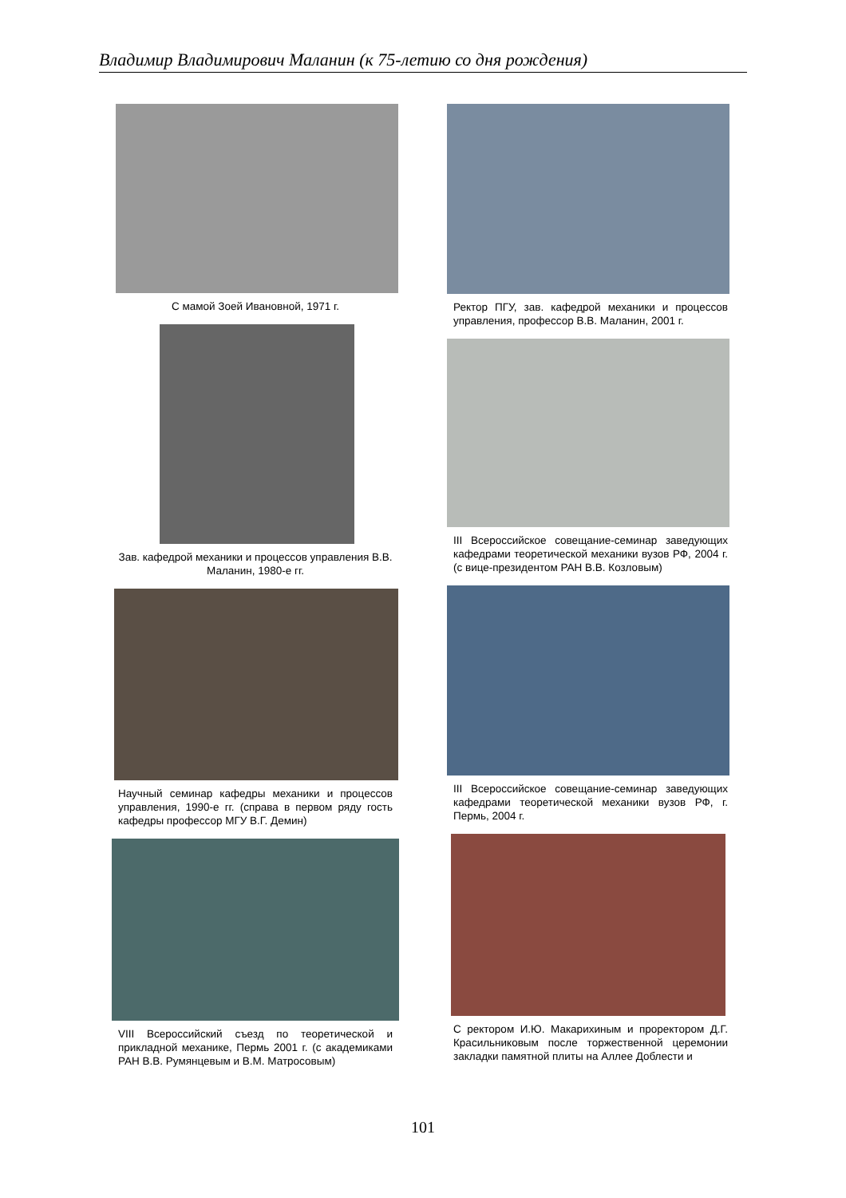Владимир Владимирович Маланин (к 75-летию со дня рождения)
С мамой Зоей Ивановной, 1971 г.
Зав. кафедрой механики и процессов управления В.В. Маланин, 1980-е гг.
Научный семинар кафедры механики и процессов управления, 1990-е гг. (справа в первом ряду гость кафедры профессор МГУ В.Г. Демин)
VIII Всероссийский съезд по теоретической и прикладной механике, Пермь 2001 г. (с академиками РАН В.В. Румянцевым и В.М. Матросовым)
Ректор ПГУ, зав. кафедрой механики и процессов управления, профессор В.В. Маланин, 2001 г.
III Всероссийское совещание-семинар заведующих кафедрами теоретической механики вузов РФ, 2004 г. (с вице-президентом РАН В.В. Козловым)
III Всероссийское совещание-семинар заведующих кафедрами теоретической механики вузов РФ, г. Пермь, 2004 г.
С ректором И.Ю. Макарихиным и проректором Д.Г. Красильниковым после торжественной церемонии закладки памятной плиты на Аллее Доблести и
101